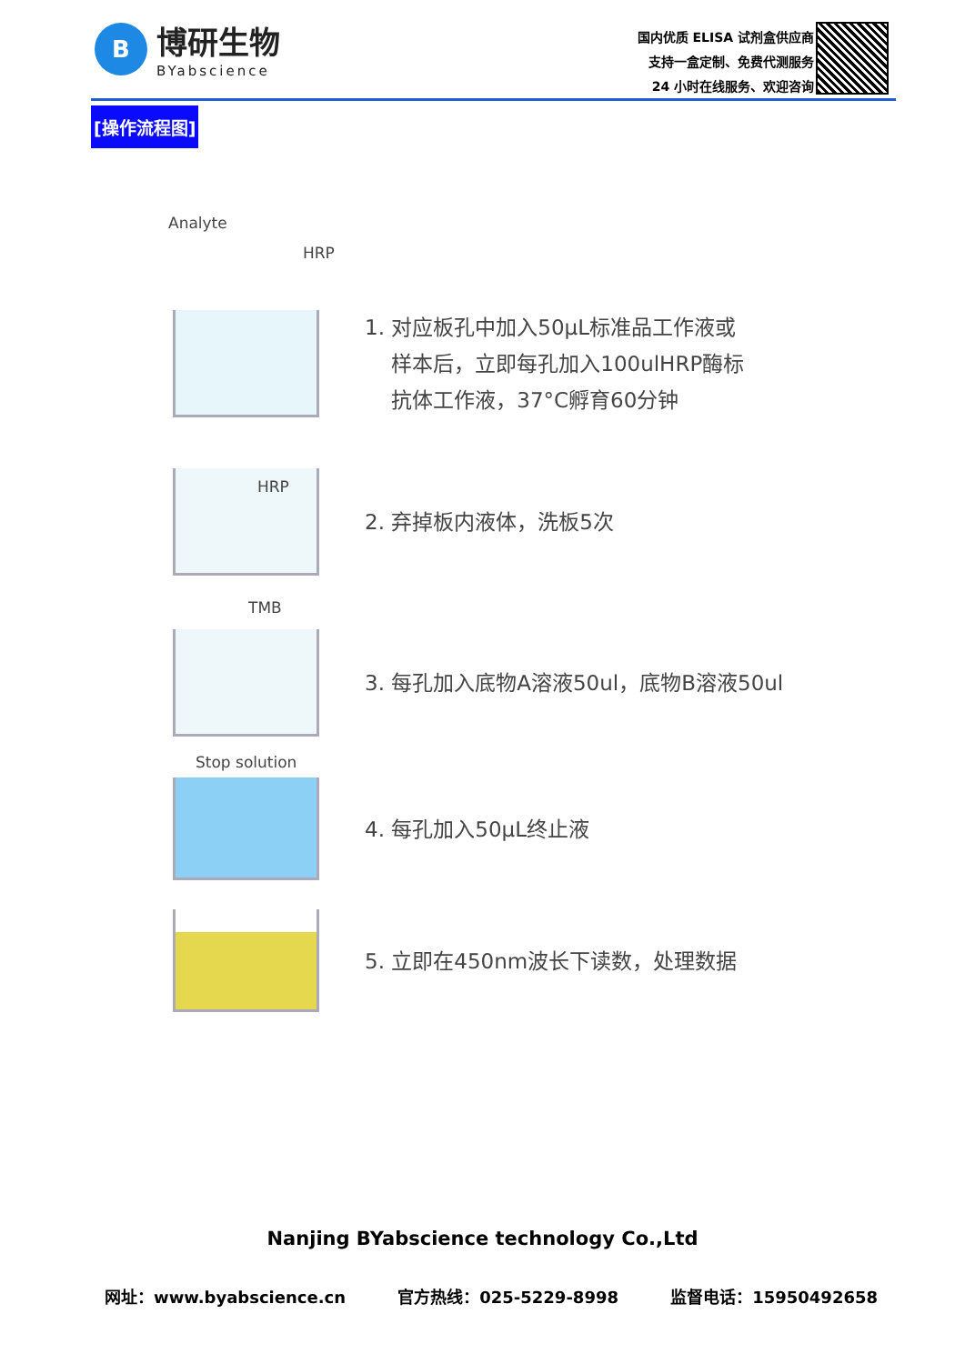B
博研生物
BYabscience
国内优质 ELISA 试剂盒供应商
支持一盒定制、免费代测服务
24 小时在线服务、欢迎咨询
[操作流程图]
Analyte
HRP
1. 对应板孔中加入50μL标准品工作液或
样本后，立即每孔加入100ulHRP酶标
抗体工作液，37°C孵育60分钟
HRP
2. 弃掉板内液体，洗板5次
TMB
3. 每孔加入底物A溶液50ul，底物B溶液50ul
Stop solution
4. 每孔加入50μL终止液
5. 立即在450nm波长下读数，处理数据
Nanjing BYabscience technology Co.,Ltd
网址：www.byabscience.cn 官方热线：025-5229-8998 监督电话：15950492658